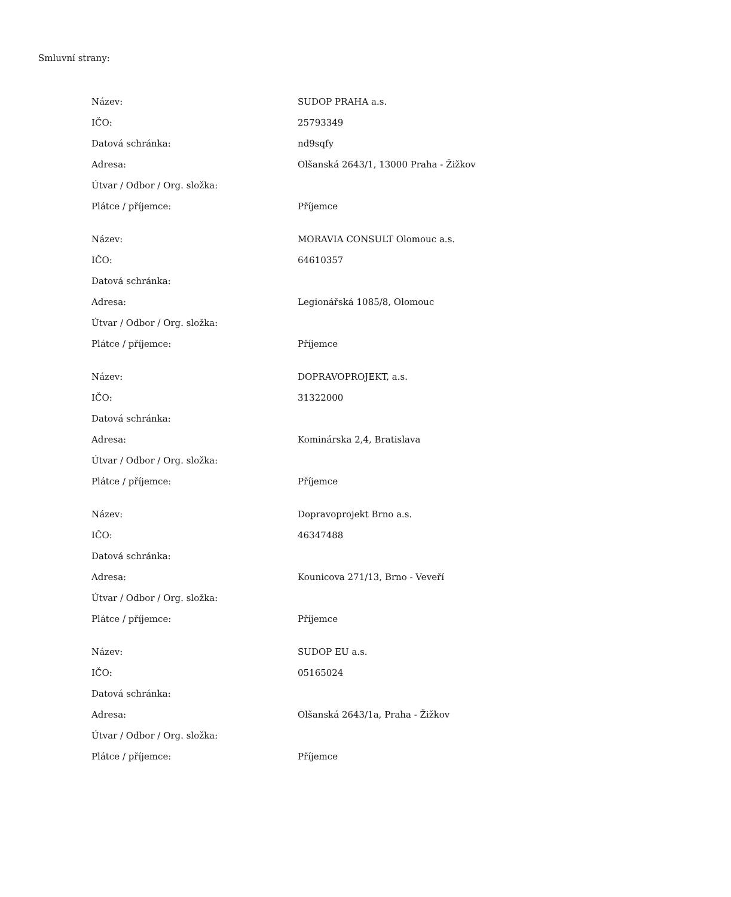Smluvní strany:
| Název: | SUDOP PRAHA a.s. |
| IČO: | 25793349 |
| Datová schránka: | nd9sqfy |
| Adresa: | Olšanská 2643/1, 13000 Praha - Žižkov |
| Útvar / Odbor / Org. složka: | |
| Plátce / příjemce: | Příjemce |
| Název: | MORAVIA CONSULT Olomouc a.s. |
| IČO: | 64610357 |
| Datová schránka: | |
| Adresa: | Legionářská 1085/8, Olomouc |
| Útvar / Odbor / Org. složka: | |
| Plátce / příjemce: | Příjemce |
| Název: | DOPRAVOPROJEKT, a.s. |
| IČO: | 31322000 |
| Datová schránka: | |
| Adresa: | Kominárska 2,4, Bratislava |
| Útvar / Odbor / Org. složka: | |
| Plátce / příjemce: | Příjemce |
| Název: | Dopravoprojekt Brno a.s. |
| IČO: | 46347488 |
| Datová schránka: | |
| Adresa: | Kounicova 271/13, Brno - Veveří |
| Útvar / Odbor / Org. složka: | |
| Plátce / příjemce: | Příjemce |
| Název: | SUDOP EU a.s. |
| IČO: | 05165024 |
| Datová schránka: | |
| Adresa: | Olšanská 2643/1a, Praha - Žižkov |
| Útvar / Odbor / Org. složka: | |
| Plátce / příjemce: | Příjemce |